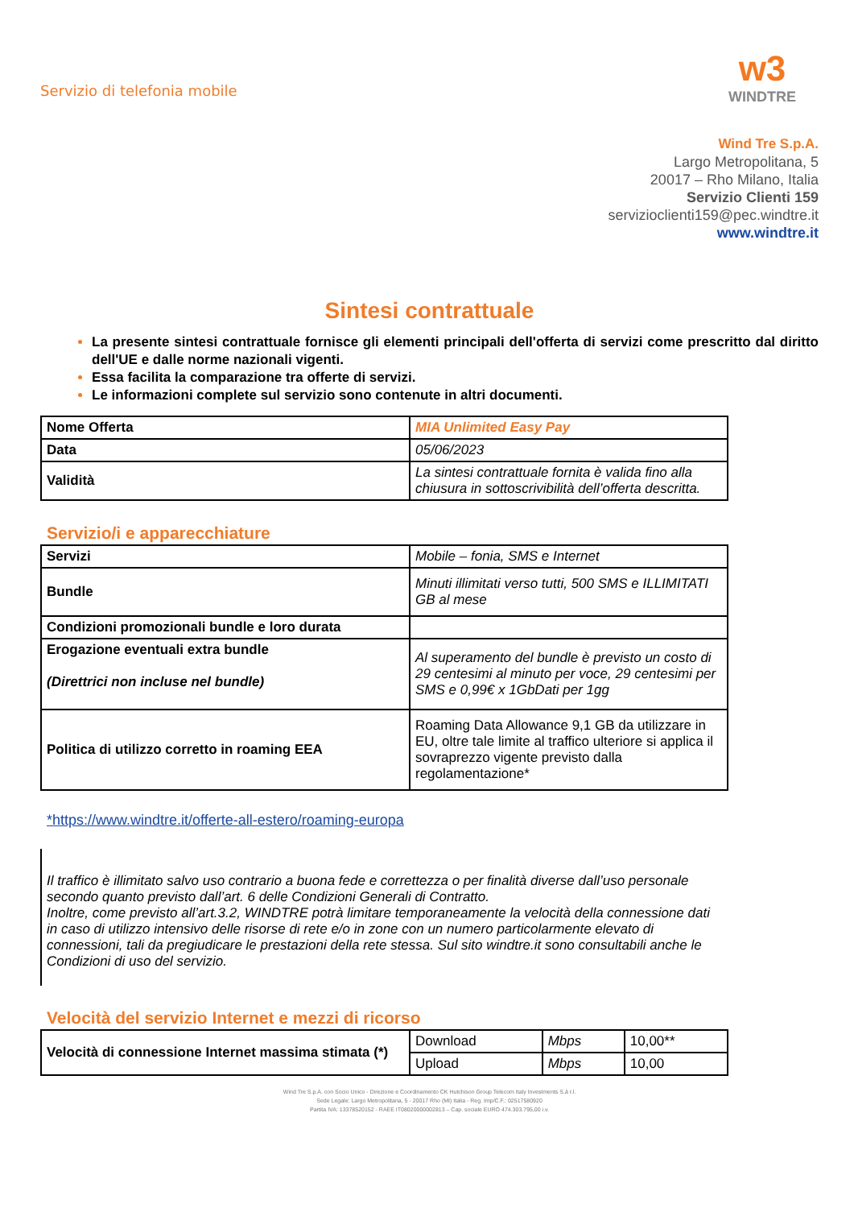Servizio di telefonia mobile
w3
WINDTRE
Wind Tre S.p.A.
Largo Metropolitana, 5
20017 – Rho Milano, Italia
Servizio Clienti 159
servizioclienti159@pec.windtre.it
www.windtre.it
Sintesi contrattuale
La presente sintesi contrattuale fornisce gli elementi principali dell'offerta di servizi come prescritto dal diritto dell'UE e dalle norme nazionali vigenti.
Essa facilita la comparazione tra offerte di servizi.
Le informazioni complete sul servizio sono contenute in altri documenti.
| Nome Offerta | MIA Unlimited Easy Pay |
| Data | 05/06/2023 |
| Validità | La sintesi contrattuale fornita è valida fino alla chiusura in sottoscrivibilità dell’offerta descritta. |
Servizio/i e apparecchiature
| Servizi | Mobile – fonia, SMS e Internet |
| Bundle | Minuti illimitati verso tutti, 500 SMS e ILLIMITATI GB al mese |
| Condizioni promozionali bundle e loro durata | |
| Erogazione eventuali extra bundle (Direttrici non incluse nel bundle) | Al superamento del bundle è previsto un costo di 29 centesimi al minuto per voce, 29 centesimi per SMS e 0,99€ x 1GbDati per 1gg |
| Politica di utilizzo corretto in roaming EEA | Roaming Data Allowance 9,1 GB da utilizzare in EU, oltre tale limite al traffico ulteriore si applica il sovraprezzo vigente previsto dalla regolamentazione* |
*https://www.windtre.it/offerte-all-estero/roaming-europa
Il traffico è illimitato salvo uso contrario a buona fede e correttezza o per finalità diverse dall’uso personale secondo quanto previsto dall’art. 6 delle Condizioni Generali di Contratto.
Inoltre, come previsto all’art.3.2, WINDTRE potrà limitare temporaneamente la velocità della connessione dati in caso di utilizzo intensivo delle risorse di rete e/o in zone con un numero particolarmente elevato di connessioni, tali da pregiudicare le prestazioni della rete stessa. Sul sito windtre.it sono consultabili anche le Condizioni di uso del servizio.
Velocità del servizio Internet e mezzi di ricorso
| Velocità di connessione Internet massima stimata (*) | Download | Mbps | 10,00** |
| | Upload | Mbps | 10,00 |
Wind Tre S.p.A. con Socio Unico - Direzione e Coordinamento CK Hutchison Group Telecom Italy Investments S.à r.l.
Sede Legale: Largo Metropolitana, 5 - 20017 Rho (MI) Italia - Reg. Imp/C.F.: 02517580920
Partita IVA: 13378520152 - RAEE IT08020000002813 – Cap. sociale EURO 474.303.795,00 i.v.